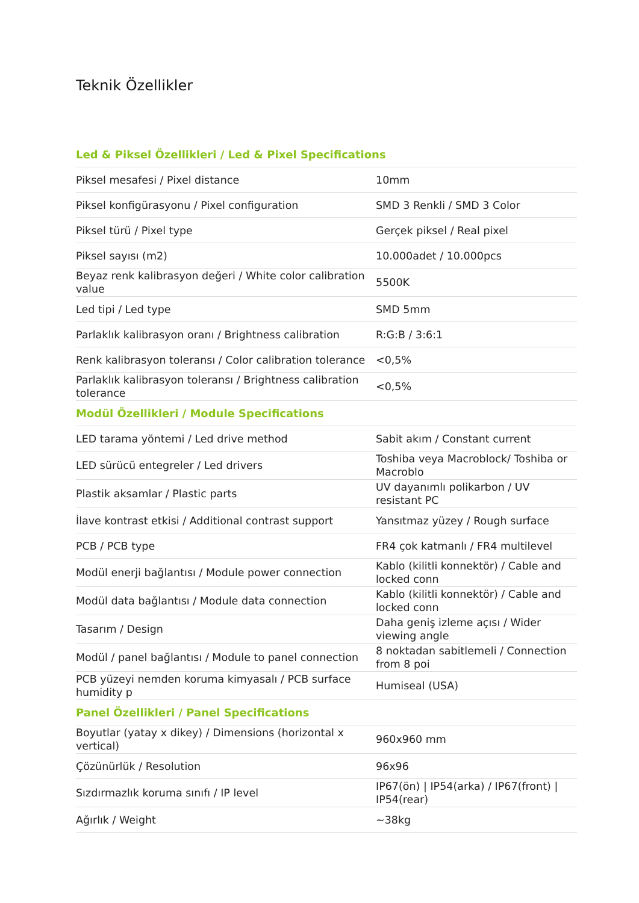Teknik Özellikler
| Led & Piksel Özellikleri / Led & Pixel Specifications | |
| --- | --- |
| Piksel mesafesi / Pixel distance | 10mm |
| Piksel konfigürasyonu / Pixel configuration | SMD 3 Renkli / SMD 3 Color |
| Piksel türü / Pixel type | Gerçek piksel / Real pixel |
| Piksel sayısı (m2) | 10.000adet / 10.000pcs |
| Beyaz renk kalibrasyon değeri / White color calibration value | 5500K |
| Led tipi / Led type | SMD 5mm |
| Parlaklık kalibrasyon oranı / Brightness calibration | R:G:B / 3:6:1 |
| Renk kalibrasyon toleransı / Color calibration tolerance | <0,5% |
| Parlaklık kalibrasyon toleransı / Brightness calibration tolerance | <0,5% |
| Modül Özellikleri / Module Specifications | |
| LED tarama yöntemi / Led drive method | Sabit akım / Constant current |
| LED sürücü entegreler / Led drivers | Toshiba veya Macroblock/ Toshiba or Macroblo |
| Plastik aksamlar / Plastic parts | UV dayanımlı polikarbon / UV resistant PC |
| İlave kontrast etkisi / Additional contrast support | Yansıtmaz yüzey / Rough surface |
| PCB / PCB type | FR4 çok katmanlı / FR4 multilevel |
| Modül enerji bağlantısı / Module power connection | Kablo (kilitli konnektör) / Cable and locked conn |
| Modül data bağlantısı / Module data connection | Kablo (kilitli konnektör) / Cable and locked conn |
| Tasarım / Design | Daha geniş izleme açısı / Wider viewing angle |
| Modül / panel bağlantısı / Module to panel connection | 8 noktadan sabitlemeli / Connection from 8 poi |
| PCB yüzeyi nemden koruma kimyasalı / PCB surface humidity p | Humiseal (USA) |
| Panel Özellikleri / Panel Specifications | |
| Boyutlar (yatay x dikey) / Dimensions (horizontal x vertical) | 960x960 mm |
| Çözünürlük / Resolution | 96x96 |
| Sızdırmazlık koruma sınıfı / IP level | IP67(ön) / IP54(arka) / IP67(front) / IP54(rear) |
| Ağırlık / Weight | ~38kg |